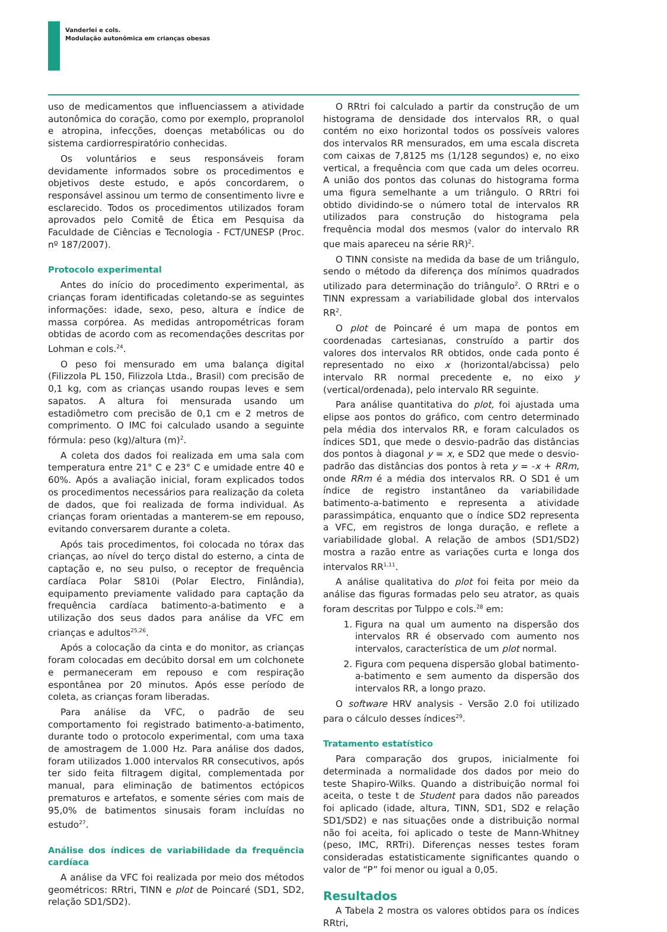Vanderlei e cols.
Modulação autonômica em crianças obesas
uso de medicamentos que influenciassem a atividade autonômica do coração, como por exemplo, propranolol e atropina, infecções, doenças metabólicas ou do sistema cardiorrespiratório conhecidas.
Os voluntários e seus responsáveis foram devidamente informados sobre os procedimentos e objetivos deste estudo, e após concordarem, o responsável assinou um termo de consentimento livre e esclarecido. Todos os procedimentos utilizados foram aprovados pelo Comitê de Ética em Pesquisa da Faculdade de Ciências e Tecnologia - FCT/UNESP (Proc. nº 187/2007).
Protocolo experimental
Antes do início do procedimento experimental, as crianças foram identificadas coletando-se as seguintes informações: idade, sexo, peso, altura e índice de massa corpórea. As medidas antropométricas foram obtidas de acordo com as recomendações descritas por Lohman e cols.<sup>24</sup>.
O peso foi mensurado em uma balança digital (Filizzola PL 150, Filizzola Ltda., Brasil) com precisão de 0,1 kg, com as crianças usando roupas leves e sem sapatos. A altura foi mensurada usando um estadiômetro com precisão de 0,1 cm e 2 metros de comprimento. O IMC foi calculado usando a seguinte fórmula: peso (kg)/altura (m)<sup>2</sup>.
A coleta dos dados foi realizada em uma sala com temperatura entre 21° C e 23° C e umidade entre 40 e 60%. Após a avaliação inicial, foram explicados todos os procedimentos necessários para realização da coleta de dados, que foi realizada de forma individual. As crianças foram orientadas a manterem-se em repouso, evitando conversarem durante a coleta.
Após tais procedimentos, foi colocada no tórax das crianças, ao nível do terço distal do esterno, a cinta de captação e, no seu pulso, o receptor de frequência cardíaca Polar S810i (Polar Electro, Finlândia), equipamento previamente validado para captação da frequência cardíaca batimento-a-batimento e a utilização dos seus dados para análise da VFC em crianças e adultos<sup>25,26</sup>.
Após a colocação da cinta e do monitor, as crianças foram colocadas em decúbito dorsal em um colchonete e permaneceram em repouso e com respiração espontânea por 20 minutos. Após esse período de coleta, as crianças foram liberadas.
Para análise da VFC, o padrão de seu comportamento foi registrado batimento-a-batimento, durante todo o protocolo experimental, com uma taxa de amostragem de 1.000 Hz. Para análise dos dados, foram utilizados 1.000 intervalos RR consecutivos, após ter sido feita filtragem digital, complementada por manual, para eliminação de batimentos ectópicos prematuros e artefatos, e somente séries com mais de 95,0% de batimentos sinusais foram incluídas no estudo<sup>27</sup>.
Análise dos índices de variabilidade da frequência cardíaca
A análise da VFC foi realizada por meio dos métodos geométricos: RRtri, TINN e plot de Poincaré (SD1, SD2, relação SD1/SD2).
O RRtri foi calculado a partir da construção de um histograma de densidade dos intervalos RR, o qual contém no eixo horizontal todos os possíveis valores dos intervalos RR mensurados, em uma escala discreta com caixas de 7,8125 ms (1/128 segundos) e, no eixo vertical, a frequência com que cada um deles ocorreu. A união dos pontos das colunas do histograma forma uma figura semelhante a um triângulo. O RRtri foi obtido dividindo-se o número total de intervalos RR utilizados para construção do histograma pela frequência modal dos mesmos (valor do intervalo RR que mais apareceu na série RR)<sup>2</sup>.
O TINN consiste na medida da base de um triângulo, sendo o método da diferença dos mínimos quadrados utilizado para determinação do triângulo<sup>2</sup>. O RRtri e o TINN expressam a variabilidade global dos intervalos RR<sup>2</sup>.
O plot de Poincaré é um mapa de pontos em coordenadas cartesianas, construído a partir dos valores dos intervalos RR obtidos, onde cada ponto é representado no eixo x (horizontal/abcissa) pelo intervalo RR normal precedente e, no eixo y (vertical/ordenada), pelo intervalo RR seguinte.
Para análise quantitativa do plot, foi ajustada uma elipse aos pontos do gráfico, com centro determinado pela média dos intervalos RR, e foram calculados os índices SD1, que mede o desvio-padrão das distâncias dos pontos à diagonal y = x, e SD2 que mede o desvio-padrão das distâncias dos pontos à reta y = -x + RRm, onde RRm é a média dos intervalos RR. O SD1 é um índice de registro instantâneo da variabilidade batimento-a-batimento e representa a atividade parassimpática, enquanto que o índice SD2 representa a VFC, em registros de longa duração, e reflete a variabilidade global. A relação de ambos (SD1/SD2) mostra a razão entre as variações curta e longa dos intervalos RR<sup>1,11</sup>.
A análise qualitativa do plot foi feita por meio da análise das figuras formadas pelo seu atrator, as quais foram descritas por Tulppo e cols.<sup>28</sup> em:
1. Figura na qual um aumento na dispersão dos intervalos RR é observado com aumento nos intervalos, característica de um plot normal.
2. Figura com pequena dispersão global batimento-a-batimento e sem aumento da dispersão dos intervalos RR, a longo prazo.
O software HRV analysis - Versão 2.0 foi utilizado para o cálculo desses índices<sup>29</sup>.
Tratamento estatístico
Para comparação dos grupos, inicialmente foi determinada a normalidade dos dados por meio do teste Shapiro-Wilks. Quando a distribuição normal foi aceita, o teste t de Student para dados não pareados foi aplicado (idade, altura, TINN, SD1, SD2 e relação SD1/SD2) e nas situações onde a distribuição normal não foi aceita, foi aplicado o teste de Mann-Whitney (peso, IMC, RRTri). Diferenças nesses testes foram consideradas estatisticamente significantes quando o valor de “P” foi menor ou igual a 0,05.
Resultados
A Tabela 2 mostra os valores obtidos para os índices RRtri,